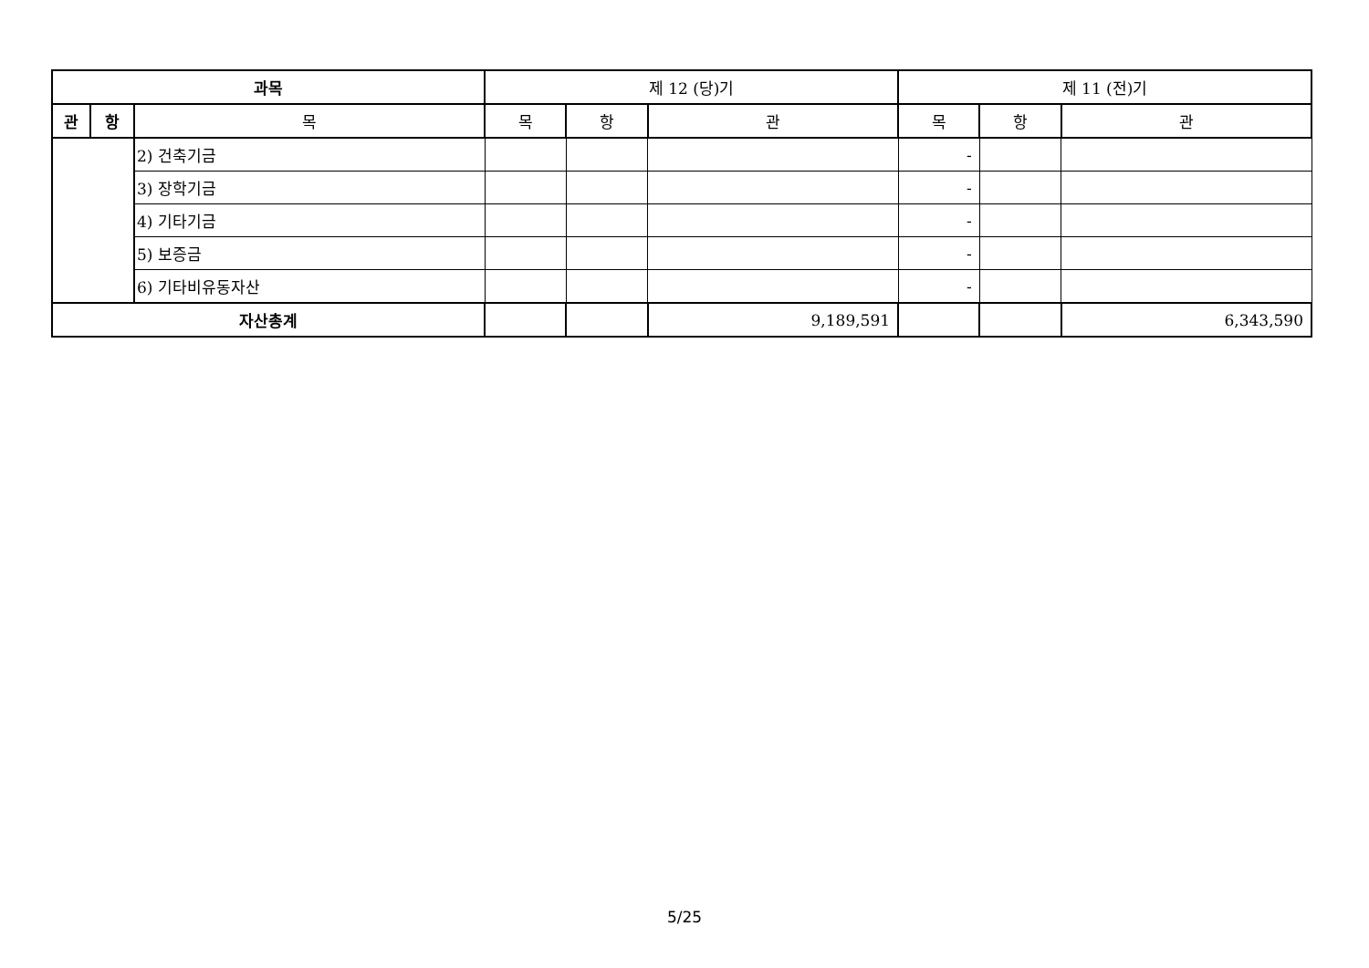| 과목 | | | 제 12 (당)기 | | | 제 11 (전)기 | | |
| --- | --- | --- | --- | --- | --- | --- | --- | --- |
| 관 | 항 | 목 | 목 | 항 | 관 | 목 | 항 | 관 |
| | | 2) 건축기금 | | | | - | | |
| | | 3) 장학기금 | | | | - | | |
| | | 4) 기타기금 | | | | - | | |
| | | 5) 보증금 | | | | - | | |
| | | 6) 기타비유동자산 | | | | - | | |
| 자산총계 | | | | | 9,189,591 | | | 6,343,590 |
5/25